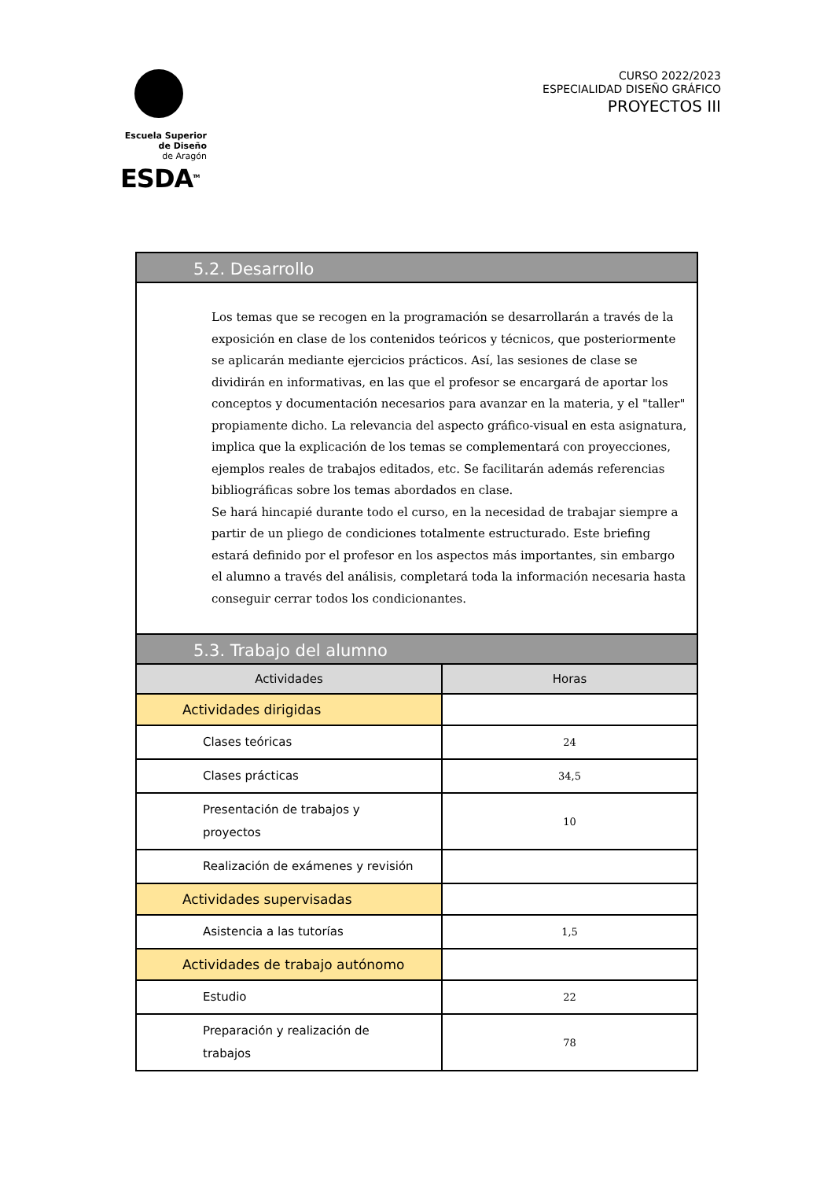Escuela Superior
de Diseño
de Aragón
ESDA<sup>TM</sup>
CURSO 2022/2023
ESPECIALIDAD DISEÑO GRÁFICO
PROYECTOS III
| 5.2. Desarrollo | |
| --- | --- |
| Los temas que se recogen en la programación se desarrollarán a través de la exposición en clase de los contenidos teóricos y técnicos, que posteriormente se aplicarán mediante ejercicios prácticos. Así, las sesiones de clase se dividirán en informativas, en las que el profesor se encargará de aportar los conceptos y documentación necesarios para avanzar en la materia, y el "taller" propiamente dicho. La relevancia del aspecto gráfico-visual en esta asignatura, implica que la explicación de los temas se complementará con proyecciones, ejemplos reales de trabajos editados, etc. Se facilitarán además referencias bibliográficas sobre los temas abordados en clase. Se hará hincapié durante todo el curso, en la necesidad de trabajar siempre a partir de un pliego de condiciones totalmente estructurado. Este briefing estará definido por el profesor en los aspectos más importantes, sin embargo el alumno a través del análisis, completará toda la información necesaria hasta conseguir cerrar todos los condicionantes. | |
| 5.3. Trabajo del alumno | |
| Actividades | Horas |
| Actividades dirigidas | |
| Clases teóricas | 24 |
| Clases prácticas | 34,5 |
| Presentación de trabajos y proyectos | 10 |
| Realización de exámenes y revisión | |
| Actividades supervisadas | |
| Asistencia a las tutorías | 1,5 |
| Actividades de trabajo autónomo | |
| Estudio | 22 |
| Preparación y realización de trabajos | 78 |